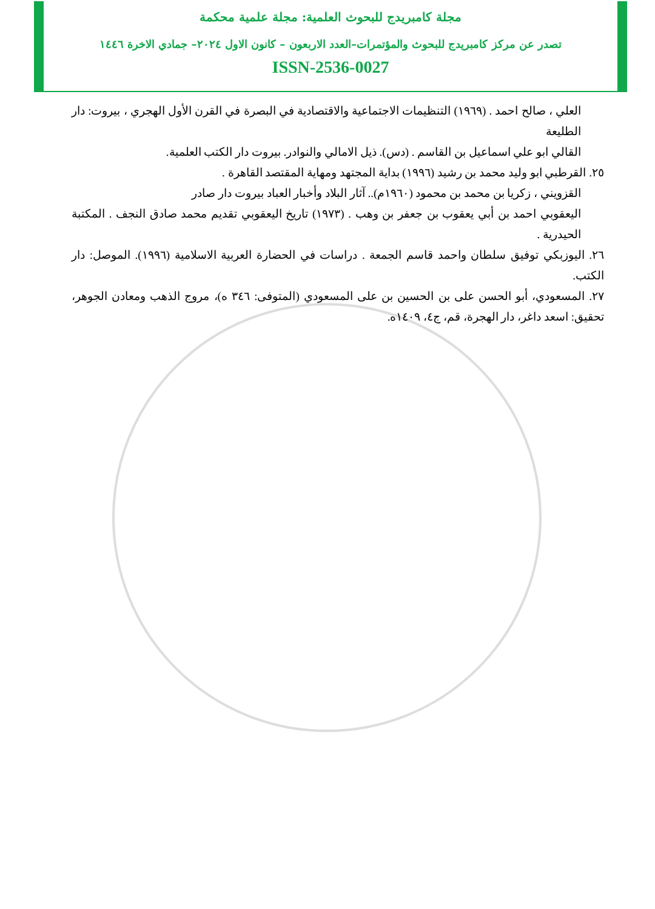مجلة كامبريدج للبحوث العلمية: مجلة علمية محكمة
تصدر عن مركز كامبريدج للبحوث والمؤتمرات–العدد الاربعون – كانون الاول ٢٠٢٤– جمادي الاخرة ١٤٤٦
ISSN-2536-0027
العلي ، صالح احمد . (١٩٦٩) التنظيمات الاجتماعية والاقتصادية في البصرة في القرن الأول الهجري ، بيروت: دار الطليعة
القالي ابو علي اسماعيل بن القاسم . (دس). ذيل الامالي والنوادر. بيروت دار الكتب العلمية.
٢٥. القرطبي ابو وليد محمد بن رشيد (١٩٩٦) بداية المجتهد ومهاية المقتصد القاهرة .
القزويني ، زكريا بن محمد بن محمود (١٩٦٠م).. آثار البلاد وأخبار العباد بيروت دار صادر
اليعقوبي احمد بن أبي يعقوب بن جعفر بن وهب . (١٩٧٣) تاريخ اليعقوبي تقديم محمد صادق النجف . المكتبة الحيدرية .
٢٦. اليوزبكي توفيق سلطان واحمد قاسم الجمعة . دراسات في الحضارة العربية الاسلامية (١٩٩٦). الموصل: دار الكتب.
٢٧. المسعودي، أبو الحسن على بن الحسين بن على المسعودي (المتوفى: ٣٤٦ ه)، مروج الذهب ومعادن الجوهر، تحقيق: اسعد داغر، دار الهجرة، قم، ج٤، ١٤٠٩ه.